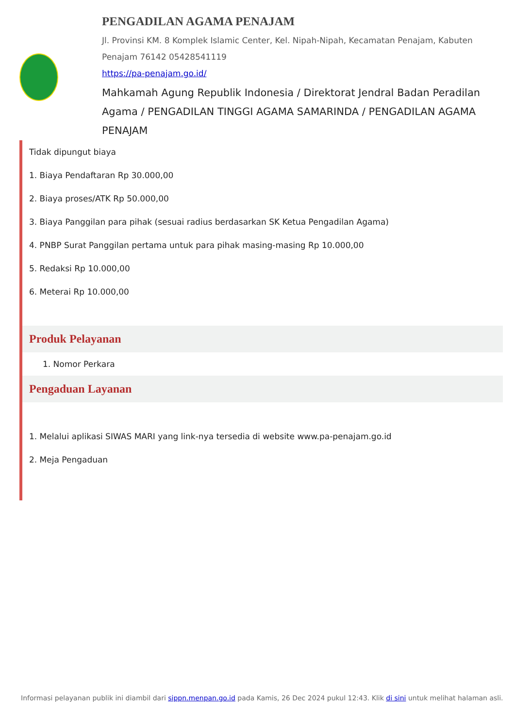PENGADILAN AGAMA PENAJAM
Jl. Provinsi KM. 8 Komplek Islamic Center, Kel. Nipah-Nipah, Kecamatan Penajam, Kabuten Penajam 76142 05428541119
https://pa-penajam.go.id/
Mahkamah Agung Republik Indonesia / Direktorat Jendral Badan Peradilan Agama / PENGADILAN TINGGI AGAMA SAMARINDA / PENGADILAN AGAMA PENAJAM
Tidak dipungut biaya
1. Biaya Pendaftaran Rp 30.000,00
2. Biaya proses/ATK Rp 50.000,00
3. Biaya Panggilan para pihak (sesuai radius berdasarkan SK Ketua Pengadilan Agama)
4. PNBP Surat Panggilan pertama untuk para pihak masing-masing Rp 10.000,00
5. Redaksi Rp 10.000,00
6. Meterai Rp 10.000,00
Produk Pelayanan
1. Nomor Perkara
Pengaduan Layanan
1. Melalui aplikasi SIWAS MARI yang link-nya tersedia di website www.pa-penajam.go.id
2. Meja Pengaduan
Informasi pelayanan publik ini diambil dari sippn.menpan.go.id pada Kamis, 26 Dec 2024 pukul 12:43. Klik di sini untuk melihat halaman asli.